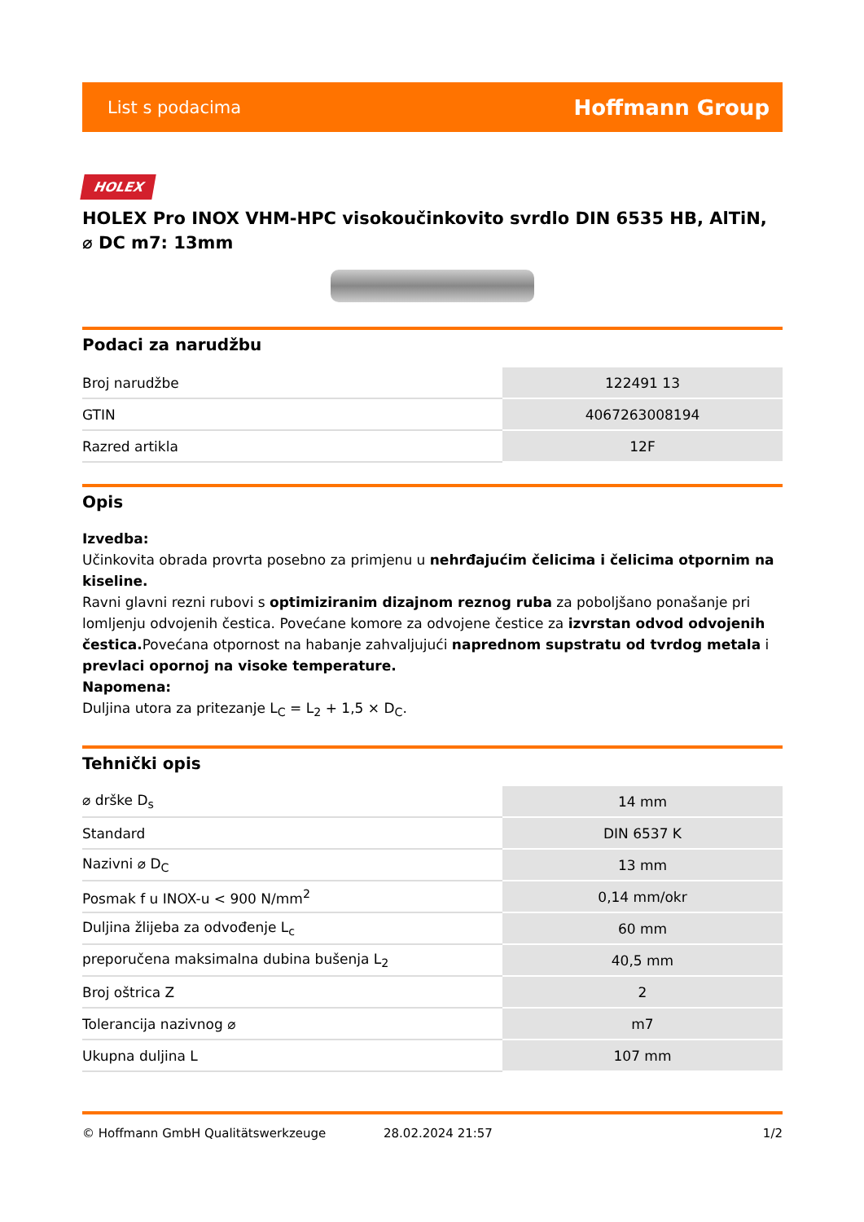List s podacima Hoffmann Group
HOLEX
HOLEX Pro INOX VHM-HPC visokoučinkovito svrdlo DIN 6535 HB, AlTiN, ⌀ DC m7: 13mm
Podaci za narudžbu
| Broj narudžbe | 122491 13 |
| GTIN | 4067263008194 |
| Razred artikla | 12F |
Opis
Izvedba:
Učinkovita obrada provrta posebno za primjenu u nehrđajućim čelicima i čelicima otpornim na kiseline.
Ravni glavni rezni rubovi s optimiziranim dizajnom reznog ruba za poboljšano ponašanje pri lomljenju odvojenih čestica. Povećane komore za odvojene čestice za izvrstan odvod odvojenih čestica. Povećana otpornost na habanje zahvaljujući naprednom supstratu od tvrdog metala i prevlaci opornoj na visoke temperature.
Napomena:
Duljina utora za pritezanje L<sub>C</sub> = L<sub>2</sub> + 1,5 × D<sub>C</sub>.
Tehnički opis
| ⌀ drške D<sub>s</sub> | 14 mm |
| Standard | DIN 6537 K |
| Nazivni ⌀ D<sub>C</sub> | 13 mm |
| Posmak f u INOX-u < 900 N/mm<sup>2</sup> | 0,14 mm/okr |
| Duljina žlijeba za odvođenje L<sub>c</sub> | 60 mm |
| preporučena maksimalna dubina bušenja L<sub>2</sub> | 40,5 mm |
| Broj oštrica Z | 2 |
| Tolerancija nazivnog ⌀ | m7 |
| Ukupna duljina L | 107 mm |
© Hoffmann GmbH Qualitätswerkzeuge 28.02.2024 21:57 1/2